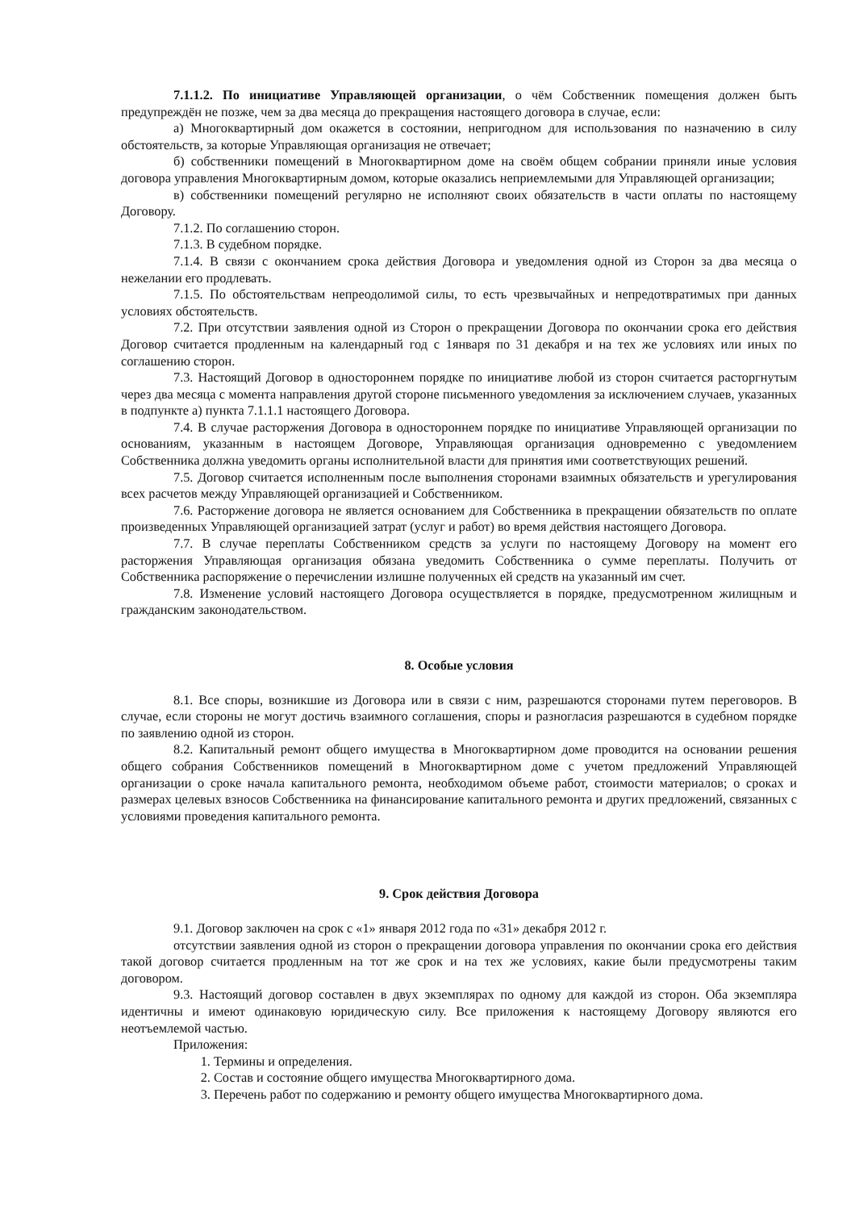7.1.1.2. По инициативе Управляющей организации, о чём Собственник помещения должен быть предупреждён не позже, чем за два месяца до прекращения настоящего договора в случае, если:
а) Многоквартирный дом окажется в состоянии, непригодном для использования по назначению в силу обстоятельств, за которые Управляющая организация не отвечает;
б) собственники помещений в Многоквартирном доме на своём общем собрании приняли иные условия договора управления Многоквартирным домом, которые оказались неприемлемыми для Управляющей организации;
в) собственники помещений регулярно не исполняют своих обязательств в части оплаты по настоящему Договору.
7.1.2. По соглашению сторон.
7.1.3. В судебном порядке.
7.1.4. В связи с окончанием срока действия Договора и уведомления одной из Сторон за два месяца о нежелании его продлевать.
7.1.5. По обстоятельствам непреодолимой силы, то есть чрезвычайных и непредотвратимых при данных условиях обстоятельств.
7.2. При отсутствии заявления одной из Сторон о прекращении Договора по окончании срока его действия Договор считается продленным на календарный год с 1января по 31 декабря и на тех же условиях или иных по соглашению сторон.
7.3. Настоящий Договор в одностороннем порядке по инициативе любой из сторон считается расторгнутым через два месяца с момента направления другой стороне письменного уведомления за исключением случаев, указанных в подпункте а) пункта 7.1.1.1 настоящего Договора.
7.4. В случае расторжения Договора в одностороннем порядке по инициативе Управляющей организации по основаниям, указанным в настоящем Договоре, Управляющая организация одновременно с уведомлением Собственника должна уведомить органы исполнительной власти для принятия ими соответствующих решений.
7.5. Договор считается исполненным после выполнения сторонами взаимных обязательств и урегулирования всех расчетов между Управляющей организацией и Собственником.
7.6. Расторжение договора не является основанием для Собственника в прекращении обязательств по оплате произведенных Управляющей организацией затрат (услуг и работ) во время действия настоящего Договора.
7.7. В случае переплаты Собственником средств за услуги по настоящему Договору на момент его расторжения Управляющая организация обязана уведомить Собственника о сумме переплаты. Получить от Собственника распоряжение о перечислении излишне полученных ей средств на указанный им счет.
7.8. Изменение условий настоящего Договора осуществляется в порядке, предусмотренном жилищным и гражданским законодательством.
8. Особые условия
8.1. Все споры, возникшие из Договора или в связи с ним, разрешаются сторонами путем переговоров. В случае, если стороны не могут достичь взаимного соглашения, споры и разногласия разрешаются в судебном порядке по заявлению одной из сторон.
8.2. Капитальный ремонт общего имущества в Многоквартирном доме проводится на основании решения общего собрания Собственников помещений в Многоквартирном доме с учетом предложений Управляющей организации о сроке начала капитального ремонта, необходимом объеме работ, стоимости материалов; о сроках и размерах целевых взносов Собственника на финансирование капитального ремонта и других предложений, связанных с условиями проведения капитального ремонта.
9. Срок действия Договора
9.1. Договор заключен на срок с «1» января 2012 года по «31» декабря 2012 г.
отсутствии заявления одной из сторон о прекращении договора управления по окончании срока его действия такой договор считается продленным на тот же срок и на тех же условиях, какие были предусмотрены таким договором.
9.3. Настоящий договор составлен в двух экземплярах по одному для каждой из сторон. Оба экземпляра идентичны и имеют одинаковую юридическую силу. Все приложения к настоящему Договору являются его неотъемлемой частью.
Приложения:
1. Термины и определения.
2. Состав и состояние общего имущества Многоквартирного дома.
3. Перечень работ по содержанию и ремонту общего имущества Многоквартирного дома.